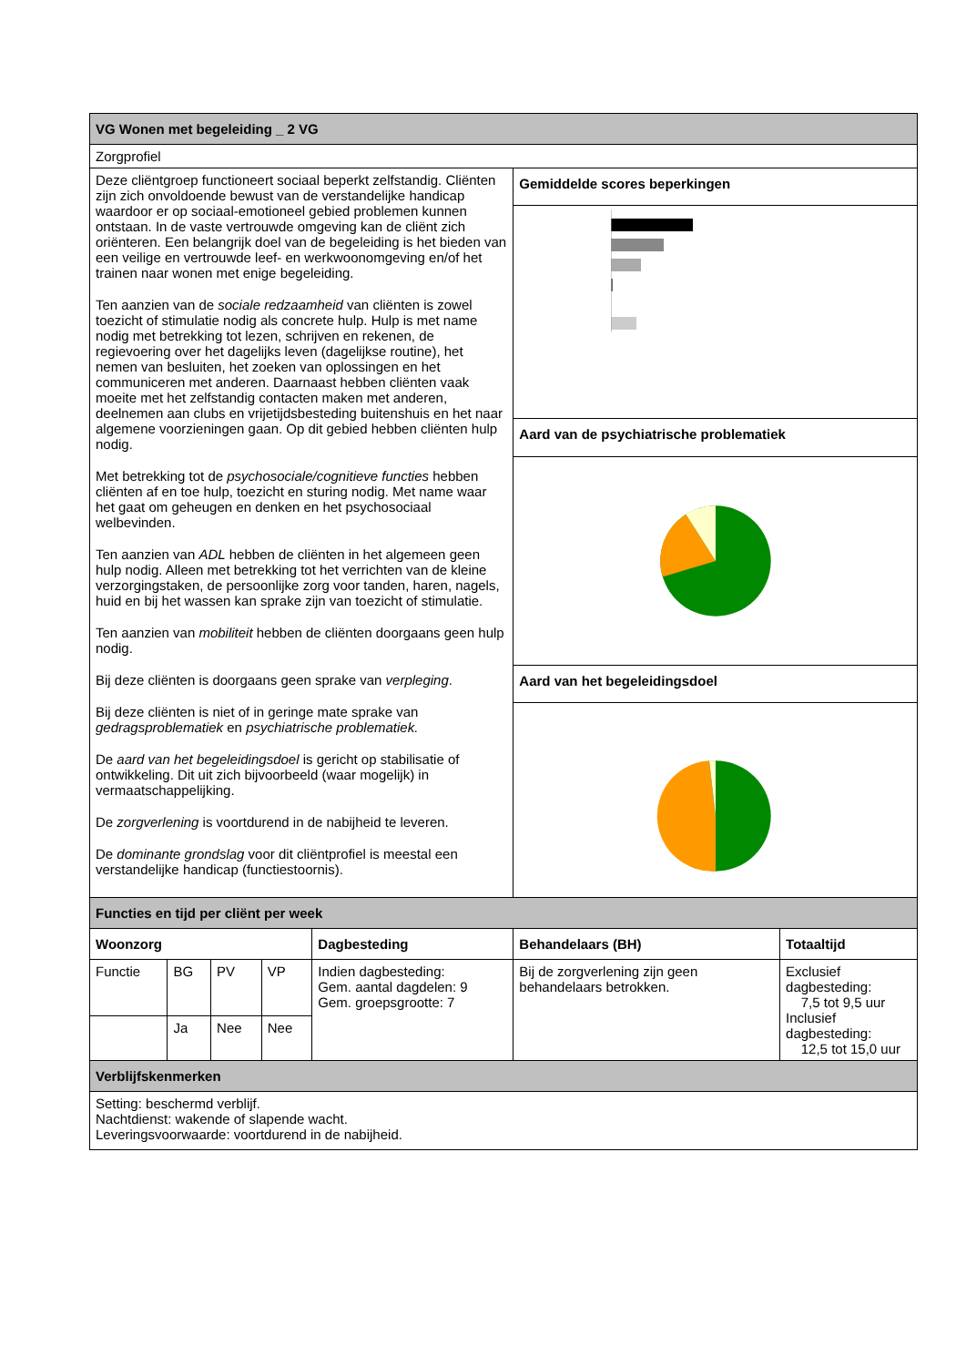| VG Wonen met begeleiding _ 2 VG | | | | | | |
| Zorgprofiel | | | | | | |
| Deze cliëntgroep functioneert sociaal beperkt zelfstandig. Cliënten zijn zich onvoldoende bewust van de verstandelijke handicap waardoor er op sociaal-emotioneel gebied problemen kunnen ontstaan. In de vaste vertrouwde omgeving kan de cliënt zich oriënteren. Een belangrijk doel van de begeleiding is het bieden van een veilige en vertrouwde leef- en werkwoonomgeving en/of het trainen naar wonen met enige begeleiding. Ten aanzien van de sociale redzaamheid van cliënten is zowel toezicht of stimulatie nodig als concrete hulp. Hulp is met name nodig met betrekking tot lezen, schrijven en rekenen, de regievoering over het dagelijks leven (dagelijkse routine), het nemen van besluiten, het zoeken van oplossingen en het communiceren met anderen. Daarnaast hebben cliënten vaak moeite met het zelfstandig contacten maken met anderen, deelnemen aan clubs en vrijetijdsbesteding buitenshuis en het naar algemene voorzieningen gaan. Op dit gebied hebben cliënten hulp nodig. Met betrekking tot de psychosociale/cognitieve functies hebben cliënten af en toe hulp, toezicht en sturing nodig. Met name waar het gaat om geheugen en denken en het psychosociaal welbevinden. Ten aanzien van ADL hebben de cliënten in het algemeen geen hulp nodig. Alleen met betrekking tot het verrichten van de kleine verzorgingstaken, de persoonlijke zorg voor tanden, haren, nagels, huid en bij het wassen kan sprake zijn van toezicht of stimulatie. Ten aanzien van mobiliteit hebben de cliënten doorgaans geen hulp nodig. Bij deze cliënten is doorgaans geen sprake van verpleging . Bij deze cliënten is niet of in geringe mate sprake van gedragsproblematiek en psychiatrische problematiek. De aard van het begeleidingsdoel is gericht op stabilisatie of ontwikkeling. Dit uit zich bijvoorbeeld (waar mogelijk) in vermaatschappelijking. De zorgverlening is voortdurend in de nabijheid te leveren. De dominante grondslag voor dit cliëntprofiel is meestal een verstandelijke handicap (functiestoornis). | | | | | Gemiddelde scores beperkingen | |
| | | | | | Aard van de psychiatrische problematiek | |
| | | | | | Aard van het begeleidingsdoel | |
| Functies en tijd per cliënt per week | | | | | | |
| Woonzorg | | | | Dagbesteding | Behandelaars (BH) | Totaaltijd |
| Functie | BG | PV | VP | Indien dagbesteding: Gem. aantal dagdelen: 9 Gem. groepsgrootte: 7 | Bij de zorgverlening zijn geen behandelaars betrokken. | Exclusief dagbesteding: 7,5 tot 9,5 uur Inclusief dagbesteding: 12,5 tot 15,0 uur |
| | Ja | Nee | Nee | | | |
| Verblijfskenmerken | | | | | | |
| Setting: beschermd verblijf. Nachtdienst: wakende of slapende wacht. Leveringsvoorwaarde: voortdurend in de nabijheid. | | | | | | |